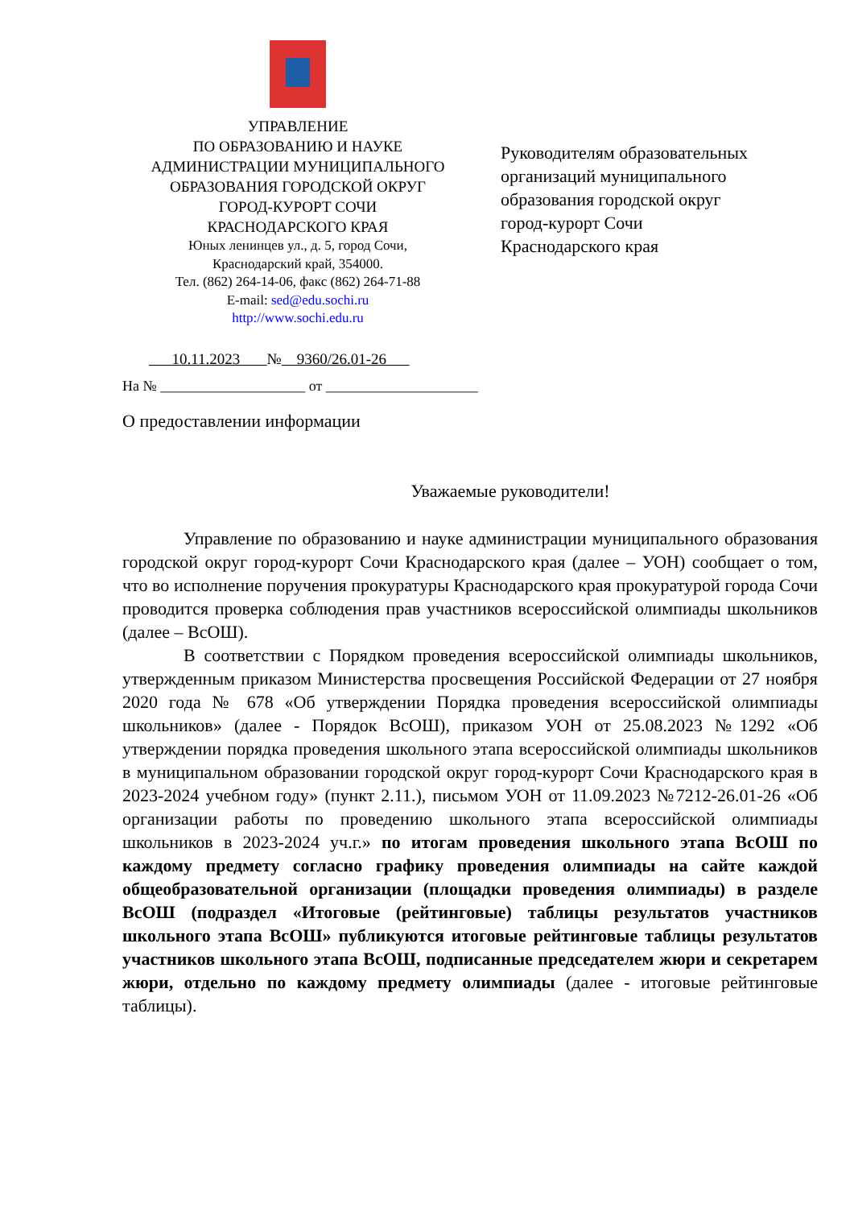УПРАВЛЕНИЕ
ПО ОБРАЗОВАНИЮ И НАУКЕ
АДМИНИСТРАЦИИ МУНИЦИПАЛЬНОГО
ОБРАЗОВАНИЯ ГОРОДСКОЙ ОКРУГ
ГОРОД-КУРОРТ СОЧИ
КРАСНОДАРСКОГО КРАЯ
Юных ленинцев ул., д. 5, город Сочи,
Краснодарский край, 354000.
Тел. (862) 264-14-06, факс (862) 264-71-88
E-mail: sed@edu.sochi.ru
http://www.sochi.edu.ru
Руководителям образовательных
организаций муниципального
образования городской округ
город-курорт Сочи
Краснодарского края
10.11.2023 № 9360/26.01-26
На № ____________________ от _____________________
О предоставлении информации
Уважаемые руководители!
Управление по образованию и науке администрации муниципального образования городской округ город-курорт Сочи Краснодарского края (далее – УОН) сообщает о том, что во исполнение поручения прокуратуры Краснодарского края прокуратурой города Сочи проводится проверка соблюдения прав участников всероссийской олимпиады школьников (далее – ВсОШ).
В соответствии с Порядком проведения всероссийской олимпиады школьников, утвержденным приказом Министерства просвещения Российской Федерации от 27 ноября 2020 года № 678 «Об утверждении Порядка проведения всероссийской олимпиады школьников» (далее - Порядок ВсОШ), приказом УОН от 25.08.2023 №1292 «Об утверждении порядка проведения школьного этапа всероссийской олимпиады школьников в муниципальном образовании городской округ город-курорт Сочи Краснодарского края в 2023-2024 учебном году» (пункт 2.11.), письмом УОН от 11.09.2023 №7212-26.01-26 «Об организации работы по проведению школьного этапа всероссийской олимпиады школьников в 2023-2024 уч.г.» по итогам проведения школьного этапа ВсОШ по каждому предмету согласно графику проведения олимпиады на сайте каждой общеобразовательной организации (площадки проведения олимпиады) в разделе ВсОШ (подраздел «Итоговые (рейтинговые) таблицы результатов участников школьного этапа ВсОШ» публикуются итоговые рейтинговые таблицы результатов участников школьного этапа ВсОШ, подписанные председателем жюри и секретарем жюри, отдельно по каждому предмету олимпиады (далее - итоговые рейтинговые таблицы).